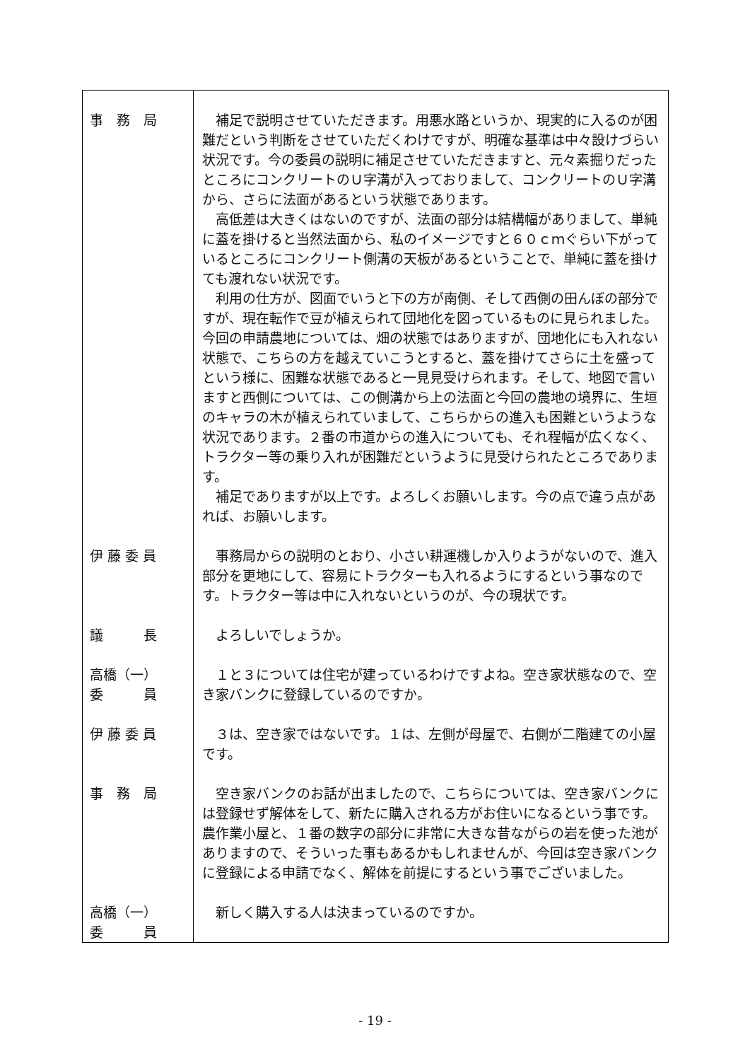| 事 務 局 | 補足で説明させていただきます。用悪水路というか、現実的に入るのが困難だという判断をさせていただくわけですが、明確な基準は中々設けづらい状況です。今の委員の説明に補足させていただきますと、元々素掘りだったところにコンクリートのＵ字溝が入っておりまして、コンクリートのＵ字溝から、さらに法面があるという状態であります。 高低差は大きくはないのですが、法面の部分は結構幅がありまして、単純に蓋を掛けると当然法面から、私のイメージですと６０ｃｍぐらい下がっているところにコンクリート側溝の天板があるということで、単純に蓋を掛けても渡れない状況です。 利用の仕方が、図面でいうと下の方が南側、そして西側の田んぼの部分ですが、現在転作で豆が植えられて団地化を図っているものに見られました。今回の申請農地については、畑の状態ではありますが、団地化にも入れない状態で、こちらの方を越えていこうとすると、蓋を掛けてさらに土を盛ってという様に、困難な状態であると一見見受けられます。そして、地図で言いますと西側については、この側溝から上の法面と今回の農地の境界に、生垣のキャラの木が植えられていまして、こちらからの進入も困難というような状況であります。２番の市道からの進入についても、それ程幅が広くなく、トラクター等の乗り入れが困難だというように見受けられたところであります。 補足でありますが以上です。よろしくお願いします。今の点で違う点があれば、お願いします。 |
| 伊 藤 委 員 | 事務局からの説明のとおり、小さい耕運機しか入りようがないので、進入部分を更地にして、容易にトラクターも入れるようにするという事なのです。トラクター等は中に入れないというのが、今の現状です。 |
| 議 長 | よろしいでしょうか。 |
| 高橋（一） 委 員 | １と３については住宅が建っているわけですよね。空き家状態なので、空き家バンクに登録しているのですか。 |
| 伊 藤 委 員 | ３は、空き家ではないです。１は、左側が母屋で、右側が二階建ての小屋です。 |
| 事 務 局 | 空き家バンクのお話が出ましたので、こちらについては、空き家バンクには登録せず解体をして、新たに購入される方がお住いになるという事です。農作業小屋と、１番の数字の部分に非常に大きな昔ながらの岩を使った池がありますので、そういった事もあるかもしれませんが、今回は空き家バンクに登録による申請でなく、解体を前提にするという事でございました。 |
| 高橋（一） 委 員 | 新しく購入する人は決まっているのですか。 |
- 19 -